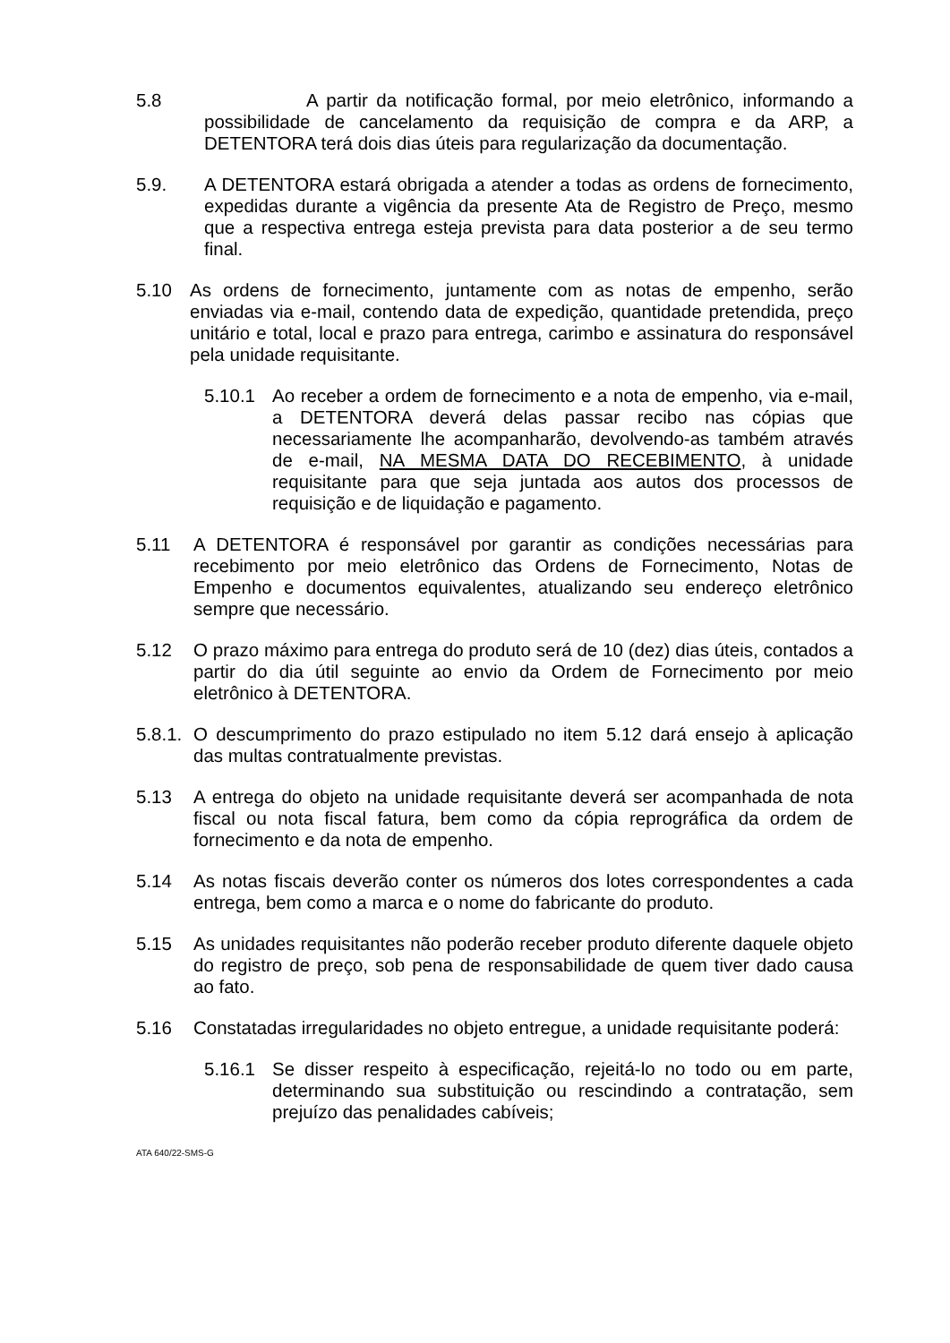5.8 A partir da notificação formal, por meio eletrônico, informando a possibilidade de cancelamento da requisição de compra e da ARP, a DETENTORA terá dois dias úteis para regularização da documentação.
5.9. A DETENTORA estará obrigada a atender a todas as ordens de fornecimento, expedidas durante a vigência da presente Ata de Registro de Preço, mesmo que a respectiva entrega esteja prevista para data posterior a de seu termo final.
5.10 As ordens de fornecimento, juntamente com as notas de empenho, serão enviadas via e-mail, contendo data de expedição, quantidade pretendida, preço unitário e total, local e prazo para entrega, carimbo e assinatura do responsável pela unidade requisitante.
5.10.1 Ao receber a ordem de fornecimento e a nota de empenho, via e-mail, a DETENTORA deverá delas passar recibo nas cópias que necessariamente lhe acompanharão, devolvendo-as também através de e-mail, NA MESMA DATA DO RECEBIMENTO, à unidade requisitante para que seja juntada aos autos dos processos de requisição e de liquidação e pagamento.
5.11 A DETENTORA é responsável por garantir as condições necessárias para recebimento por meio eletrônico das Ordens de Fornecimento, Notas de Empenho e documentos equivalentes, atualizando seu endereço eletrônico sempre que necessário.
5.12 O prazo máximo para entrega do produto será de 10 (dez) dias úteis, contados a partir do dia útil seguinte ao envio da Ordem de Fornecimento por meio eletrônico à DETENTORA.
5.8.1.
O descumprimento do prazo estipulado no item 5.12 dará ensejo à aplicação das multas contratualmente previstas.
5.13 A entrega do objeto na unidade requisitante deverá ser acompanhada de nota fiscal ou nota fiscal fatura, bem como da cópia reprográfica da ordem de fornecimento e da nota de empenho.
5.14 As notas fiscais deverão conter os números dos lotes correspondentes a cada entrega, bem como a marca e o nome do fabricante do produto.
5.15 As unidades requisitantes não poderão receber produto diferente daquele objeto do registro de preço, sob pena de responsabilidade de quem tiver dado causa ao fato.
5.16 Constatadas irregularidades no objeto entregue, a unidade requisitante poderá:
5.16.1 Se disser respeito à especificação, rejeitá-lo no todo ou em parte, determinando sua substituição ou rescindindo a contratação, sem prejuízo das penalidades cabíveis;
ATA 640/22-SMS-G